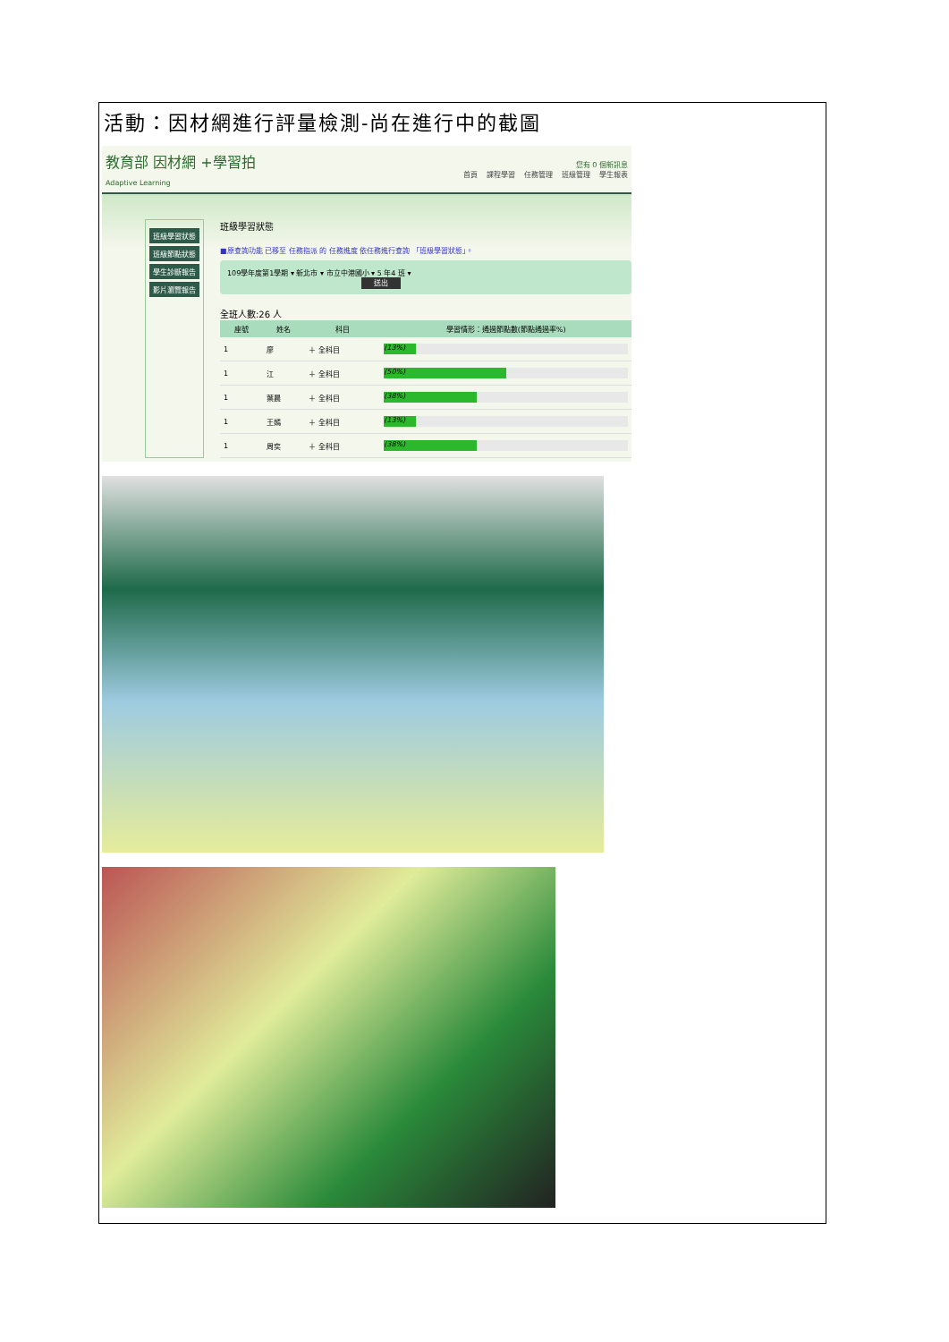活動：因材網進行評量檢測-尚在進行中的截圖
教育部 因材網 +學習拍
Adaptive Learning
您有 0 個新訊息
首頁 課程學習 任務管理 班級管理 學生報表
班級學習狀態
班級節點狀態
學生診斷報告
影片瀏覽報告
班級學習狀態
■原查詢功能 已移至 任務指派 的 任務進度 依任務進行查詢 「班級學習狀態」。
109學年度第1學期 ▾ 新北市 ▾ 市立中港國小 ▾ 5 年4 班 ▾
送出
全班人數:26 人
| 座號 | 姓名 | 科目 | 學習情形：通過節點數(節點通過率%) |
| --- | --- | --- | --- |
| 1 | 廖 | ＋ 全科目 | (13%) |
| 1 | 江 | ＋ 全科目 | (50%) |
| 1 | 葉晨 | ＋ 全科目 | (38%) |
| 1 | 王嫣 | ＋ 全科目 | (13%) |
| 1 | 周奕 | ＋ 全科目 | (38%) |